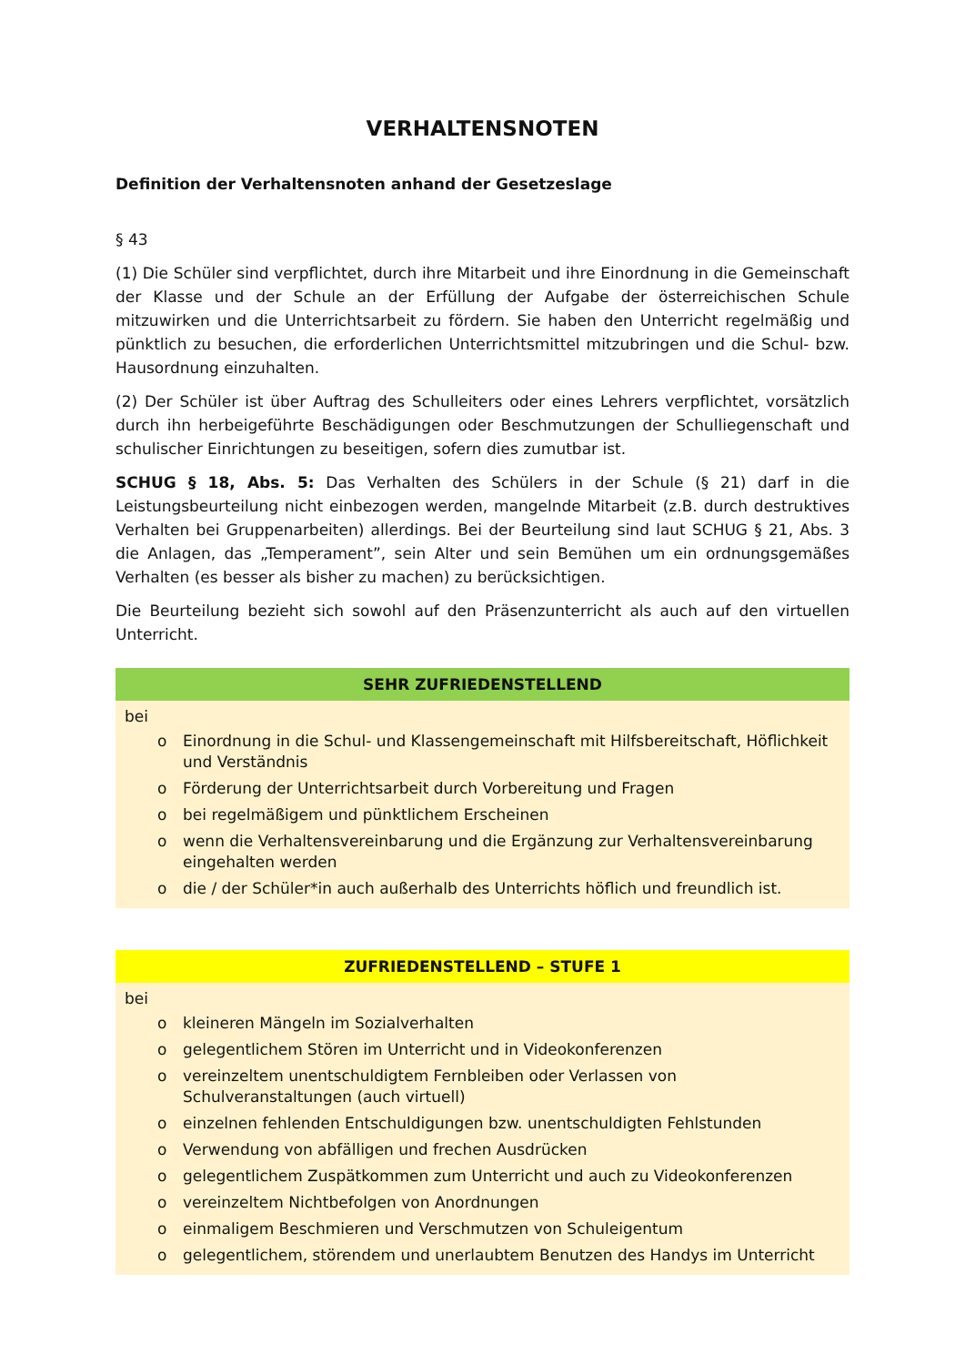VERHALTENSNOTEN
Definition der Verhaltensnoten anhand der Gesetzeslage
§ 43
(1) Die Schüler sind verpflichtet, durch ihre Mitarbeit und ihre Einordnung in die Gemeinschaft der Klasse und der Schule an der Erfüllung der Aufgabe der österreichischen Schule mitzuwirken und die Unterrichtsarbeit zu fördern. Sie haben den Unterricht regelmäßig und pünktlich zu besuchen, die erforderlichen Unterrichtsmittel mitzubringen und die Schul- bzw. Hausordnung einzuhalten.
(2) Der Schüler ist über Auftrag des Schulleiters oder eines Lehrers verpflichtet, vorsätzlich durch ihn herbeigeführte Beschädigungen oder Beschmutzungen der Schulliegenschaft und schulischer Einrichtungen zu beseitigen, sofern dies zumutbar ist.
SCHUG § 18, Abs. 5: Das Verhalten des Schülers in der Schule (§ 21) darf in die Leistungsbeurteilung nicht einbezogen werden, mangelnde Mitarbeit (z.B. durch destruktives Verhalten bei Gruppenarbeiten) allerdings. Bei der Beurteilung sind laut SCHUG § 21, Abs. 3 die Anlagen, das „Temperament”, sein Alter und sein Bemühen um ein ordnungsgemäßes Verhalten (es besser als bisher zu machen) zu berücksichtigen.
Die Beurteilung bezieht sich sowohl auf den Präsenzunterricht als auch auf den virtuellen Unterricht.
| SEHR ZUFRIEDENSTELLEND |
| --- |
| bei o Einordnung in die Schul- und Klassengemeinschaft mit Hilfsbereitschaft, Höflichkeit und Verständnis o Förderung der Unterrichtsarbeit durch Vorbereitung und Fragen o bei regelmäßigem und pünktlichem Erscheinen o wenn die Verhaltensvereinbarung und die Ergänzung zur Verhaltensvereinbarung eingehalten werden o die / der Schüler*in auch außerhalb des Unterrichts höflich und freundlich ist. |
| ZUFRIEDENSTELLEND – STUFE 1 |
| --- |
| bei o kleineren Mängeln im Sozialverhalten o gelegentlichem Stören im Unterricht und in Videokonferenzen o vereinzeltem unentschuldigtem Fernbleiben oder Verlassen von Schulveranstaltungen (auch virtuell) o einzelnen fehlenden Entschuldigungen bzw. unentschuldigten Fehlstunden o Verwendung von abfälligen und frechen Ausdrücken o gelegentlichem Zuspätkommen zum Unterricht und auch zu Videokonferenzen o vereinzeltem Nichtbefolgen von Anordnungen o einmaligem Beschmieren und Verschmutzen von Schuleigentum o gelegentlichem, störendem und unerlaubtem Benutzen des Handys im Unterricht |